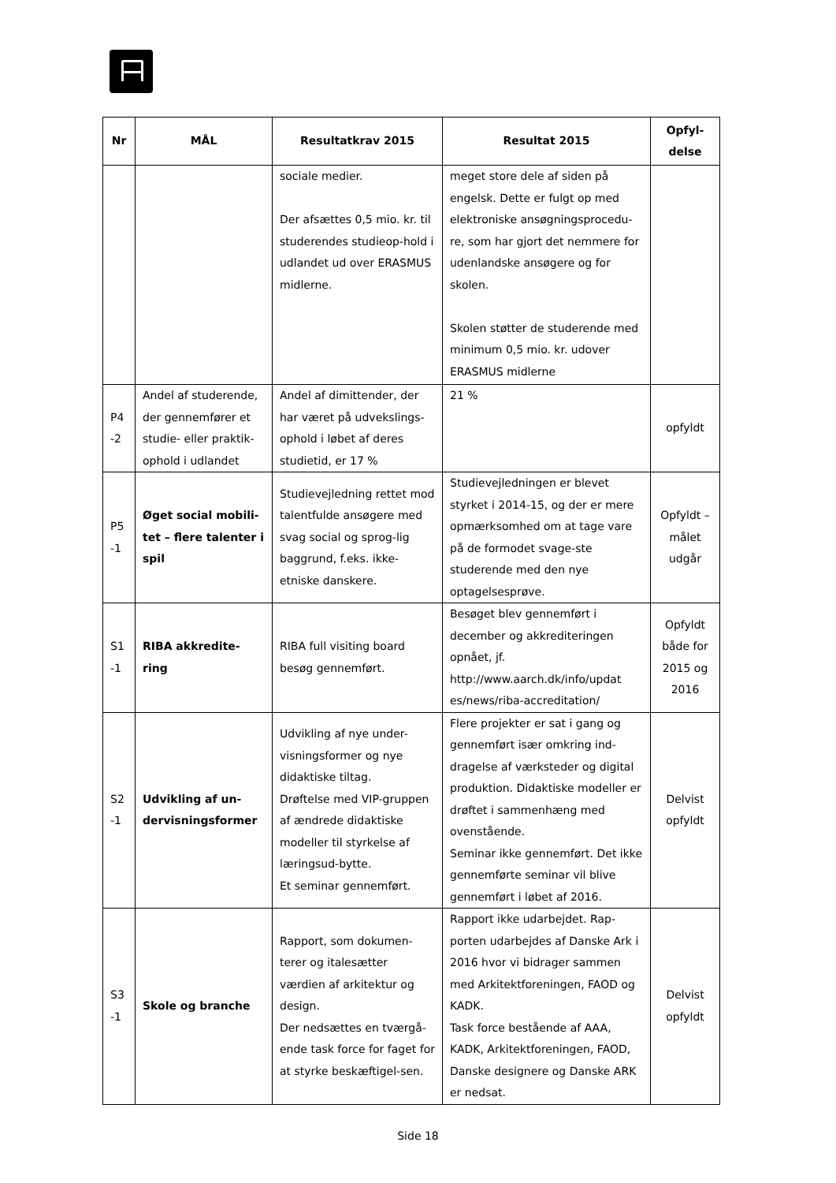| Nr | MÅL | Resultatkrav 2015 | Resultat 2015 | Opfyl- delse |
| --- | --- | --- | --- | --- |
| | | sociale medier. Der afsættes 0,5 mio. kr. til studerendes studieop-hold i udlandet ud over ERASMUS midlerne. | meget store dele af siden på engelsk. Dette er fulgt op med elektroniske ansøgningsprocedu-re, som har gjort det nemmere for udenlandske ansøgere og for skolen. Skolen støtter de studerende med minimum 0,5 mio. kr. udover ERASMUS midlerne | |
| P4 -2 | Andel af studerende, der gennemfører et studie- eller praktik-ophold i udlandet | Andel af dimittender, der har været på udvekslings-ophold i løbet af deres studietid, er 17 % | 21 % | opfyldt |
| P5 -1 | Øget social mobili-tet – flere talenter i spil | Studievejledning rettet mod talentfulde ansøgere med svag social og sprog-lig baggrund, f.eks. ikke-etniske danskere. | Studievejledningen er blevet styrket i 2014-15, og der er mere opmærksomhed om at tage vare på de formodet svage-ste studerende med den nye optagelsesprøve. | Opfyldt – målet udgår |
| S1 -1 | RIBA akkredite-ring | RIBA full visiting board besøg gennemført. | Besøget blev gennemført i december og akkrediteringen opnået, jf. http://www.aarch.dk/info/updat es/news/riba-accreditation/ | Opfyldt både for 2015 og 2016 |
| S2 -1 | Udvikling af un-dervisningsformer | Udvikling af nye under-visningsformer og nye didaktiske tiltag. Drøftelse med VIP-gruppen af ændrede didaktiske modeller til styrkelse af læringsud-bytte. Et seminar gennemført. | Flere projekter er sat i gang og gennemført især omkring ind-dragelse af værksteder og digital produktion. Didaktiske modeller er drøftet i sammenhæng med ovenstående. Seminar ikke gennemført. Det ikke gennemførte seminar vil blive gennemført i løbet af 2016. | Delvist opfyldt |
| S3 -1 | Skole og branche | Rapport, som dokumen-terer og italesætter værdien af arkitektur og design. Der nedsættes en tværgå-ende task force for faget for at styrke beskæftigel-sen. | Rapport ikke udarbejdet. Rap-porten udarbejdes af Danske Ark i 2016 hvor vi bidrager sammen med Arkitektforeningen, FAOD og KADK. Task force bestående af AAA, KADK, Arkitektforeningen, FAOD, Danske designere og Danske ARK er nedsat. | Delvist opfyldt |
Side 18